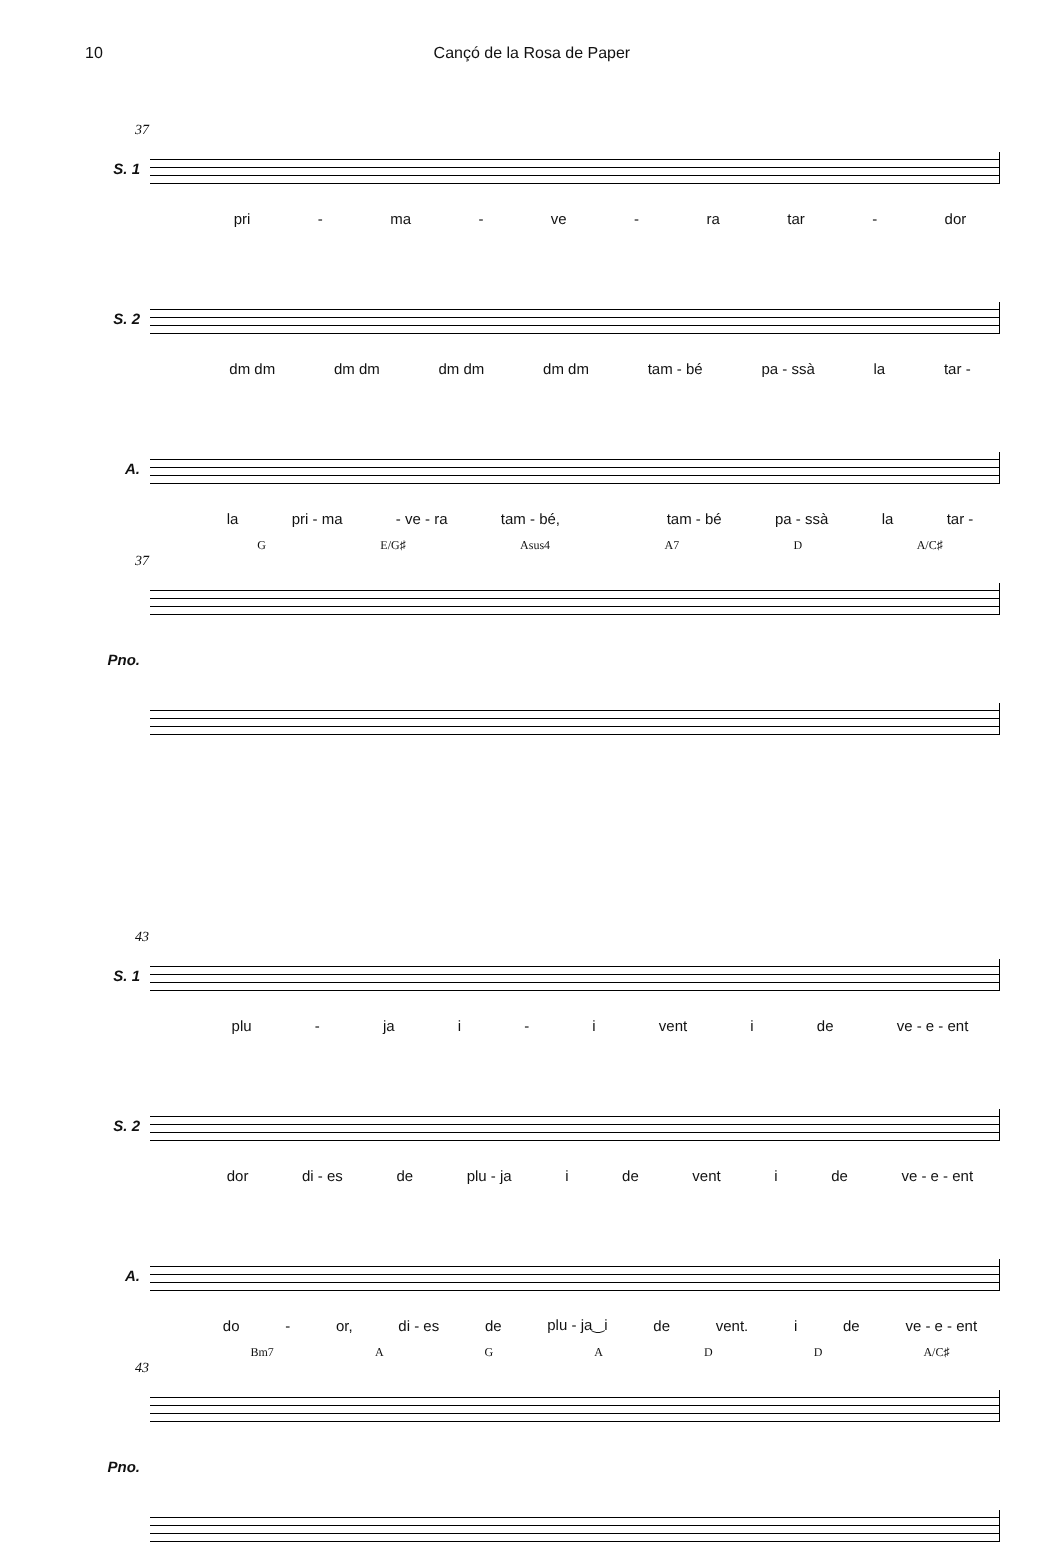10 Cançó de la Rosa de Paper
37
S. 1
pri - ma - ve - ra tar - dor
S. 2
dm dm dm dm dm dm dm dm tam - bé pa - ssà la tar -
A.
la pri - ma - ve - ra tam - bé, tam - bé pa - ssà la tar -
G E/G♯ Asus4 A7 D A/C♯
37
Pno.
43
S. 1
plu - ja i - i vent i de ve - e - ent
S. 2
dor di - es de plu - ja i de vent i de ve - e - ent
A.
do - or, di - es de plu - ja‿i de vent. i de ve - e - ent
Bm7 AGADD A/C♯
43
Pno.